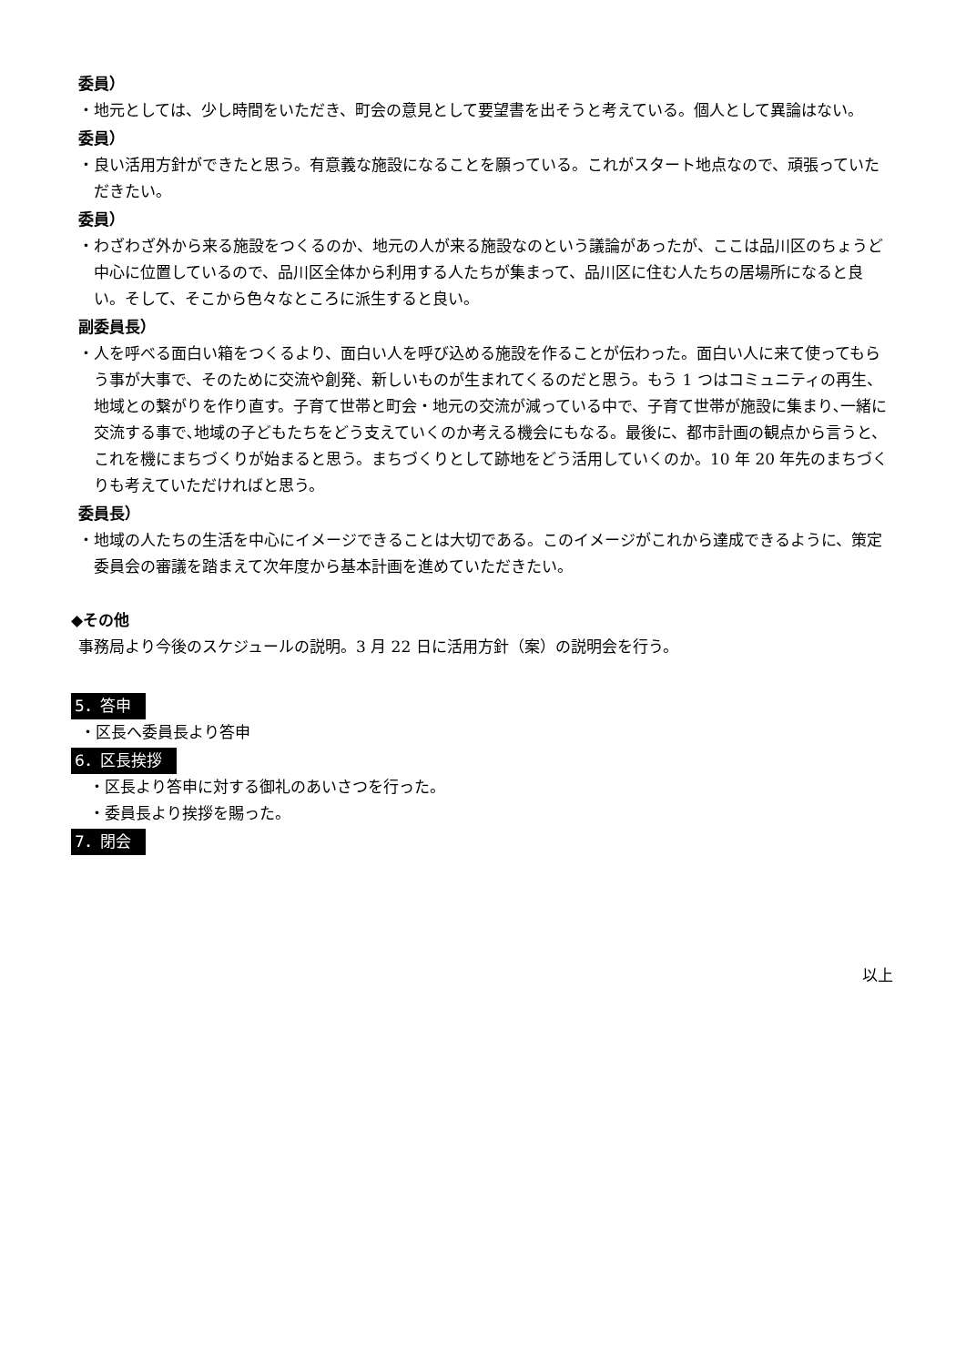委員）
・地元としては、少し時間をいただき、町会の意見として要望書を出そうと考えている。個人として異論はない。
委員）
・良い活用方針ができたと思う。有意義な施設になることを願っている。これがスタート地点なので、頑張っていただきたい。
委員）
・わざわざ外から来る施設をつくるのか、地元の人が来る施設なのという議論があったが、ここは品川区のちょうど中心に位置しているので、品川区全体から利用する人たちが集まって、品川区に住む人たちの居場所になると良い。そして、そこから色々なところに派生すると良い。
副委員長）
・人を呼べる面白い箱をつくるより、面白い人を呼び込める施設を作ることが伝わった。面白い人に来て使ってもらう事が大事で、そのために交流や創発、新しいものが生まれてくるのだと思う。もう 1 つはコミュニティの再生、地域との繋がりを作り直す。子育て世帯と町会・地元の交流が減っている中で、子育て世帯が施設に集まり､一緒に交流する事で､地域の子どもたちをどう支えていくのか考える機会にもなる。最後に、都市計画の観点から言うと、これを機にまちづくりが始まると思う。まちづくりとして跡地をどう活用していくのか。10 年 20 年先のまちづくりも考えていただければと思う。
委員長）
・地域の人たちの生活を中心にイメージできることは大切である。このイメージがこれから達成できるように、策定委員会の審議を踏まえて次年度から基本計画を進めていただきたい。
◆その他
事務局より今後のスケジュールの説明。3 月 22 日に活用方針（案）の説明会を行う。
5．答申
・区長へ委員長より答申
6．区長挨拶
・区長より答申に対する御礼のあいさつを行った。
・委員長より挨拶を賜った。
7．閉会
以上